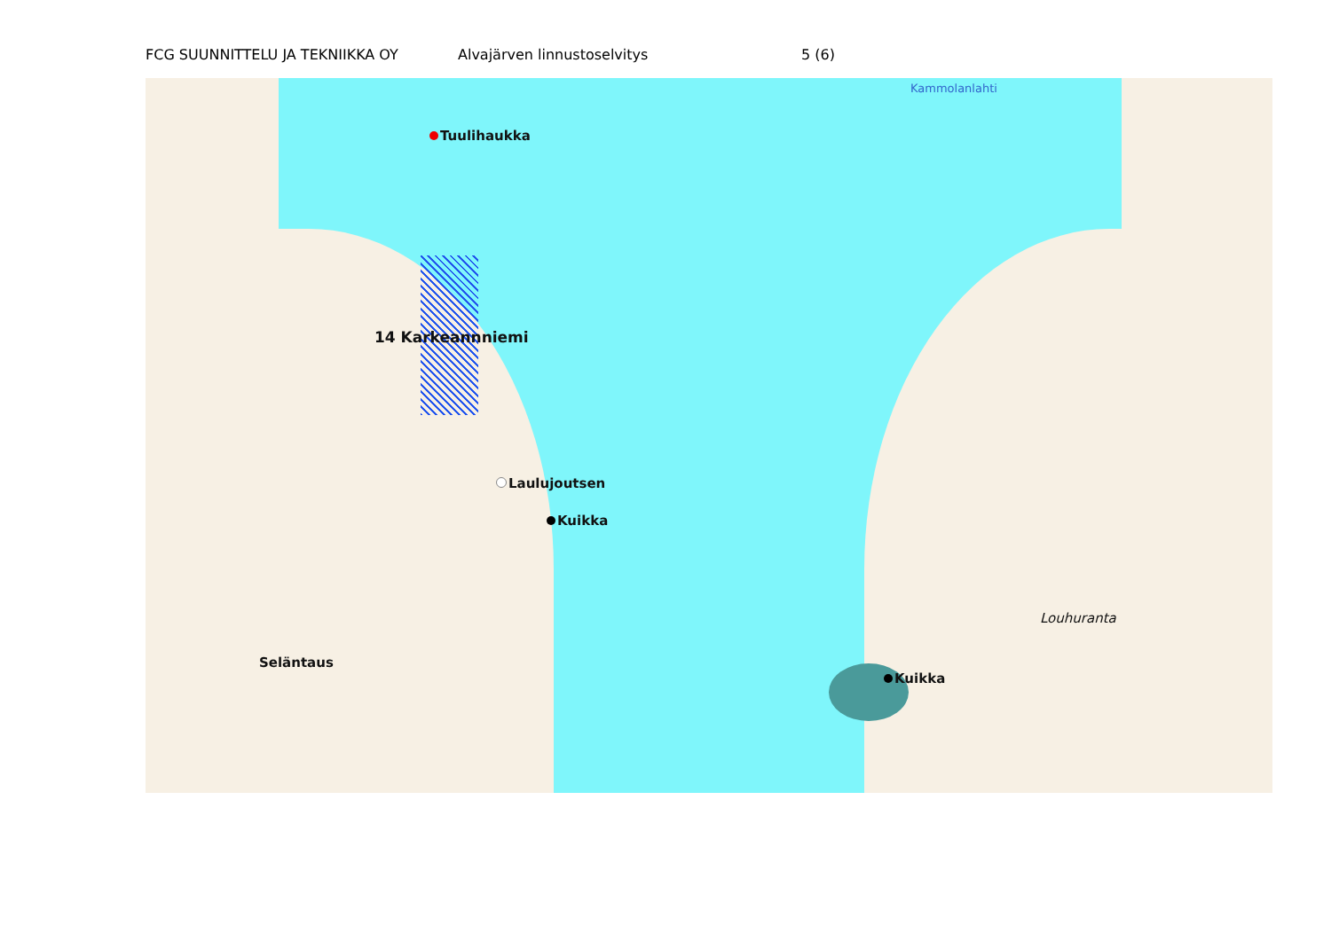FCG SUUNNITTELU JA TEKNIIKKA OY Alvajärven linnustoselvitys 5 (6)
Tuulihaukka
14 Karkeannniemi
Laulujoutsen
Kuikka
Kuikka
Seläntaus
Louhuranta
Kammolanlahti